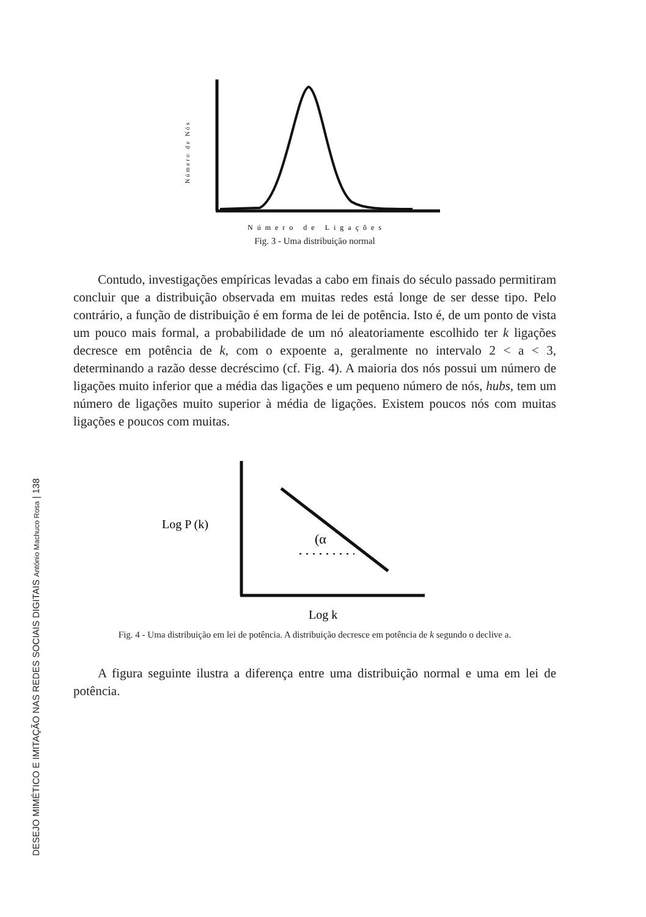Número de Nós
Número de Ligações
Fig. 3 - Uma distribuição normal
Contudo, investigações empíricas levadas a cabo em finais do século passado permitiram concluir que a distribuição observada em muitas redes está longe de ser desse tipo. Pelo contrário, a função de distribuição é em forma de lei de potência. Isto é, de um ponto de vista um pouco mais formal, a probabilidade de um nó aleatoriamente escolhido ter k ligações decresce em potência de k, com o expoente a, geralmente no intervalo 2 < a < 3, determinando a razão desse decréscimo (cf. Fig. 4). A maioria dos nós possui um número de ligações muito inferior que a média das ligações e um pequeno número de nós, hubs, tem um número de ligações muito superior à média de ligações. Existem poucos nós com muitas ligações e poucos com muitas.
Log P (k)
(α
Log k
Fig. 4 - Uma distribuição em lei de potência. A distribuição decresce em potência de k segundo o declive a.
A figura seguinte ilustra a diferença entre uma distribuição normal e uma em lei de potência.
DESEJO MIMÉTICO E IMITAÇÃO NAS REDES SOCIAIS DIGITAIS António Machuco Rosa | 138